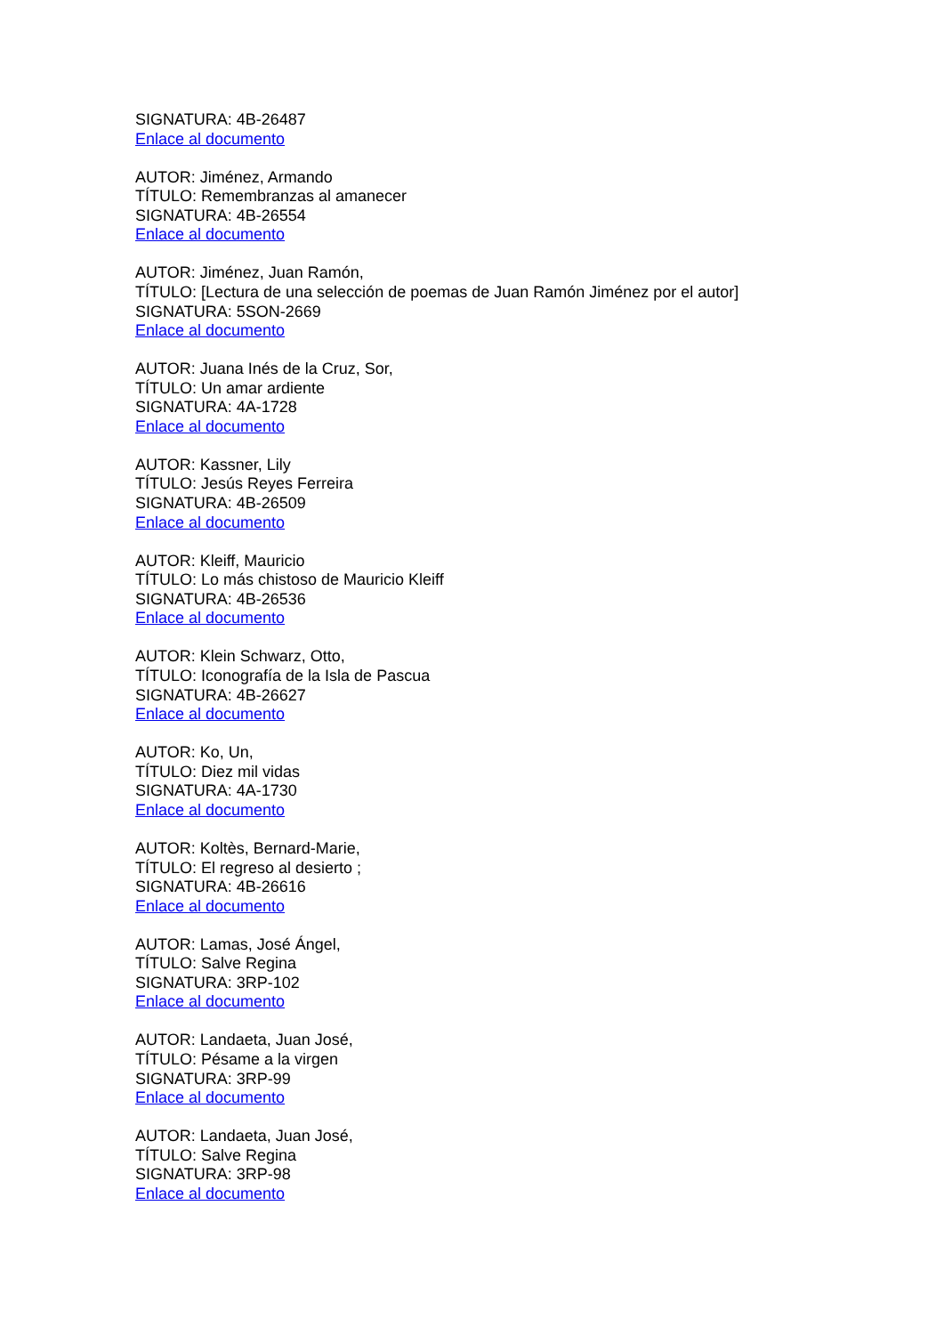SIGNATURA: 4B-26487
Enlace al documento
AUTOR: Jiménez, Armando
TÍTULO: Remembranzas al amanecer
SIGNATURA: 4B-26554
Enlace al documento
AUTOR: Jiménez, Juan Ramón,
TÍTULO: [Lectura de una selección de poemas de Juan Ramón Jiménez por el autor]
SIGNATURA: 5SON-2669
Enlace al documento
AUTOR: Juana Inés de la Cruz, Sor,
TÍTULO: Un amar ardiente
SIGNATURA: 4A-1728
Enlace al documento
AUTOR: Kassner, Lily
TÍTULO: Jesús Reyes Ferreira
SIGNATURA: 4B-26509
Enlace al documento
AUTOR: Kleiff, Mauricio
TÍTULO: Lo más chistoso de Mauricio Kleiff
SIGNATURA: 4B-26536
Enlace al documento
AUTOR: Klein Schwarz, Otto,
TÍTULO: Iconografía de la Isla de Pascua
SIGNATURA: 4B-26627
Enlace al documento
AUTOR: Ko, Un,
TÍTULO: Diez mil vidas
SIGNATURA: 4A-1730
Enlace al documento
AUTOR: Koltès, Bernard-Marie,
TÍTULO: El regreso al desierto ;
SIGNATURA: 4B-26616
Enlace al documento
AUTOR: Lamas, José Ángel,
TÍTULO: Salve Regina
SIGNATURA: 3RP-102
Enlace al documento
AUTOR: Landaeta, Juan José,
TÍTULO: Pésame a la virgen
SIGNATURA: 3RP-99
Enlace al documento
AUTOR: Landaeta, Juan José,
TÍTULO: Salve Regina
SIGNATURA: 3RP-98
Enlace al documento